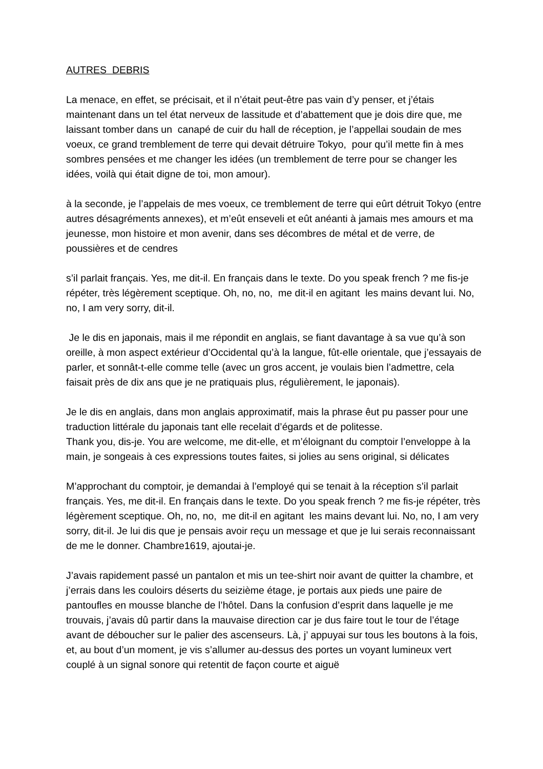AUTRES DEBRIS
La menace, en effet, se précisait, et il n’était peut-être pas vain d’y penser, et j’étais maintenant dans un tel état nerveux de lassitude et d’abattement que je dois dire que, me laissant tomber dans un canapé de cuir du hall de réception, je l’appellai soudain de mes voeux, ce grand tremblement de terre qui devait détruire Tokyo, pour qu’il mette fin à mes sombres pensées et me changer les idées (un tremblement de terre pour se changer les idées, voilà qui était digne de toi, mon amour).
à la seconde, je l’appelais de mes voeux, ce tremblement de terre qui eûrt détruit Tokyo (entre autres désagréments annexes), et m’eût enseveli et eût anéanti à jamais mes amours et ma jeunesse, mon histoire et mon avenir, dans ses décombres de métal et de verre, de poussières et de cendres
s’il parlait français. Yes, me dit-il. En français dans le texte. Do you speak french ? me fis-je répéter, très légèrement sceptique. Oh, no, no, me dit-il en agitant les mains devant lui. No, no, I am very sorry, dit-il.
Je le dis en japonais, mais il me répondit en anglais, se fiant davantage à sa vue qu’à son oreille, à mon aspect extérieur d’Occidental qu’à la langue, fût-elle orientale, que j’essayais de parler, et sonnât-t-elle comme telle (avec un gros accent, je voulais bien l’admettre, cela faisait près de dix ans que je ne pratiquais plus, régulièrement, le japonais).
Je le dis en anglais, dans mon anglais approximatif, mais la phrase êut pu passer pour une traduction littérale du japonais tant elle recelait d’égards et de politesse.
Thank you, dis-je. You are welcome, me dit-elle, et m’éloignant du comptoir l’enveloppe à la main, je songeais à ces expressions toutes faites, si jolies au sens original, si délicates
M’approchant du comptoir, je demandai à l’employé qui se tenait à la réception s’il parlait français. Yes, me dit-il. En français dans le texte. Do you speak french ? me fis-je répéter, très légèrement sceptique. Oh, no, no, me dit-il en agitant les mains devant lui. No, no, I am very sorry, dit-il. Je lui dis que je pensais avoir reçu un message et que je lui serais reconnaissant de me le donner. Chambre1619, ajoutai-je.
J’avais rapidement passé un pantalon et mis un tee-shirt noir avant de quitter la chambre, et j’errais dans les couloirs déserts du seizième étage, je portais aux pieds une paire de pantoufles en mousse blanche de l’hôtel. Dans la confusion d’esprit dans laquelle je me trouvais, j’avais dû partir dans la mauvaise direction car je dus faire tout le tour de l’étage avant de déboucher sur le palier des ascenseurs. Là, j’ appuyai sur tous les boutons à la fois, et, au bout d’un moment, je vis s’allumer au-dessus des portes un voyant lumineux vert couplé à un signal sonore qui retentit de façon courte et aiguë